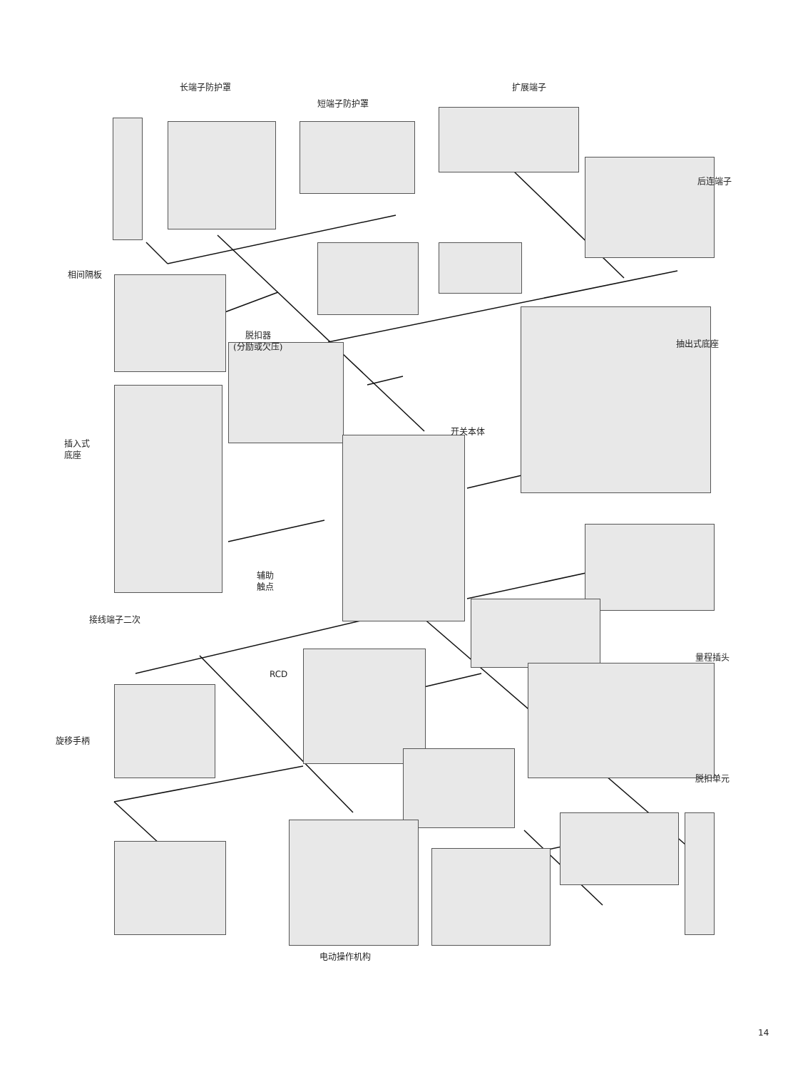长端子防护罩
短端子防护罩
扩展端子
后连端子
相间隔板
脱扣器
(分励或欠压)
抽出式底座
开关本体
插入式
底座
辅助
触点
接线端子二次
RCD
量程插头
旋移手柄
脱扣单元
电动操作机构
14